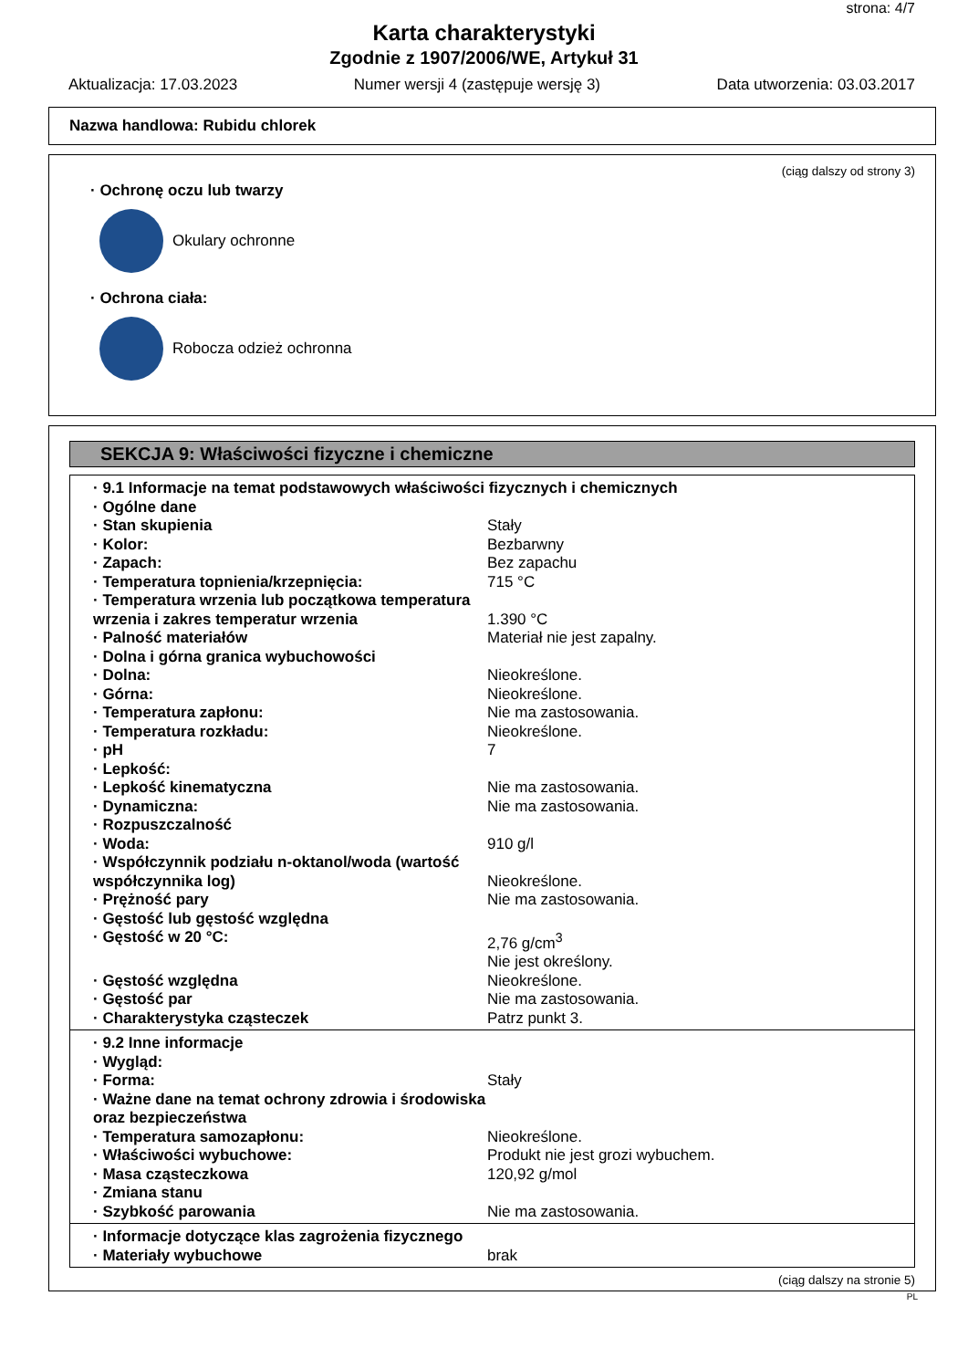strona: 4/7
Karta charakterystyki
Zgodnie z 1907/2006/WE, Artykuł 31
Aktualizacja: 17.03.2023 Numer wersji 4 (zastępuje wersję 3) Data utworzenia: 03.03.2017
Nazwa handlowa: Rubidu chlorek
(ciąg dalszy od strony 3)
· Ochronę oczu lub twarzy
Okulary ochronne
· Ochrona ciała:
Robocza odzież ochronna
SEKCJA 9: Właściwości fizyczne i chemiczne
| · 9.1 Informacje na temat podstawowych właściwości fizycznych i chemicznych | |
| · Ogólne dane | |
| · Stan skupienia | Stały |
| · Kolor: | Bezbarwny |
| · Zapach: | Bez zapachu |
| · Temperatura topnienia/krzepnięcia: | 715 °C |
| · Temperatura wrzenia lub początkowa temperatura wrzenia i zakres temperatur wrzenia | 1.390 °C |
| · Palność materiałów | Materiał nie jest zapalny. |
| · Dolna i górna granica wybuchowości | |
| · Dolna: | Nieokreślone. |
| · Górna: | Nieokreślone. |
| · Temperatura zapłonu: | Nie ma zastosowania. |
| · Temperatura rozkładu: | Nieokreślone. |
| · pH | 7 |
| · Lepkość: | |
| · Lepkość kinematyczna | Nie ma zastosowania. |
| · Dynamiczna: | Nie ma zastosowania. |
| · Rozpuszczalność | |
| · Woda: | 910 g/l |
| · Współczynnik podziału n-oktanol/woda (wartość współczynnika log) | Nieokreślone. |
| · Prężność pary | Nie ma zastosowania. |
| · Gęstość lub gęstość względna | |
| · Gęstość w 20 °C: | 2,76 g/cm<sup>3</sup> Nie jest określony. |
| · Gęstość względna | Nieokreślone. |
| · Gęstość par | Nie ma zastosowania. |
| · Charakterystyka cząsteczek | Patrz punkt 3. |
| · 9.2 Inne informacje | |
| · Wygląd: | |
| · Forma: | Stały |
| · Ważne dane na temat ochrony zdrowia i środowiska oraz bezpieczeństwa | |
| · Temperatura samozapłonu: | Nieokreślone. |
| · Właściwości wybuchowe: | Produkt nie jest grozi wybuchem. |
| · Masa cząsteczkowa | 120,92 g/mol |
| · Zmiana stanu | |
| · Szybkość parowania | Nie ma zastosowania. |
| · Informacje dotyczące klas zagrożenia fizycznego | |
| · Materiały wybuchowe | brak |
(ciąg dalszy na stronie 5)
PL